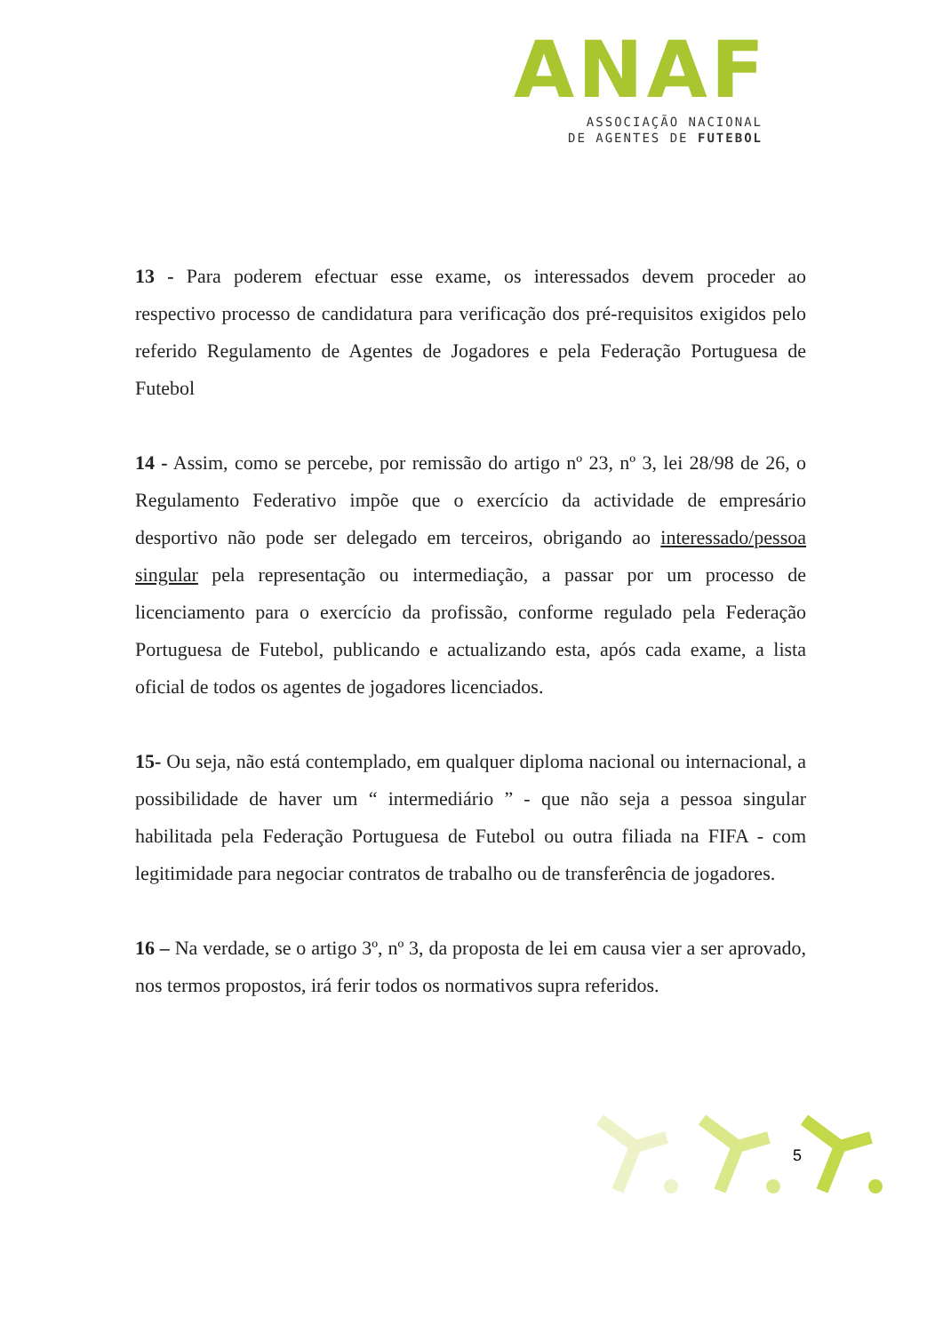ANAF
ASSOCIAÇÃO NACIONAL
DE AGENTES DE FUTEBOL
13 - Para poderem efectuar esse exame, os interessados devem proceder ao respectivo processo de candidatura para verificação dos pré-requisitos exigidos pelo referido Regulamento de Agentes de Jogadores e pela Federação Portuguesa de Futebol
14 - Assim, como se percebe, por remissão do artigo nº 23, nº 3, lei 28/98 de 26, o Regulamento Federativo impõe que o exercício da actividade de empresário desportivo não pode ser delegado em terceiros, obrigando ao interessado/pessoa singular pela representação ou intermediação, a passar por um processo de licenciamento para o exercício da profissão, conforme regulado pela Federação Portuguesa de Futebol, publicando e actualizando esta, após cada exame, a lista oficial de todos os agentes de jogadores licenciados.
15- Ou seja, não está contemplado, em qualquer diploma nacional ou internacional, a possibilidade de haver um “ intermediário ” - que não seja a pessoa singular habilitada pela Federação Portuguesa de Futebol ou outra filiada na FIFA - com legitimidade para negociar contratos de trabalho ou de transferência de jogadores.
16 – Na verdade, se o artigo 3º, nº 3, da proposta de lei em causa vier a ser aprovado, nos termos propostos, irá ferir todos os normativos supra referidos.
5